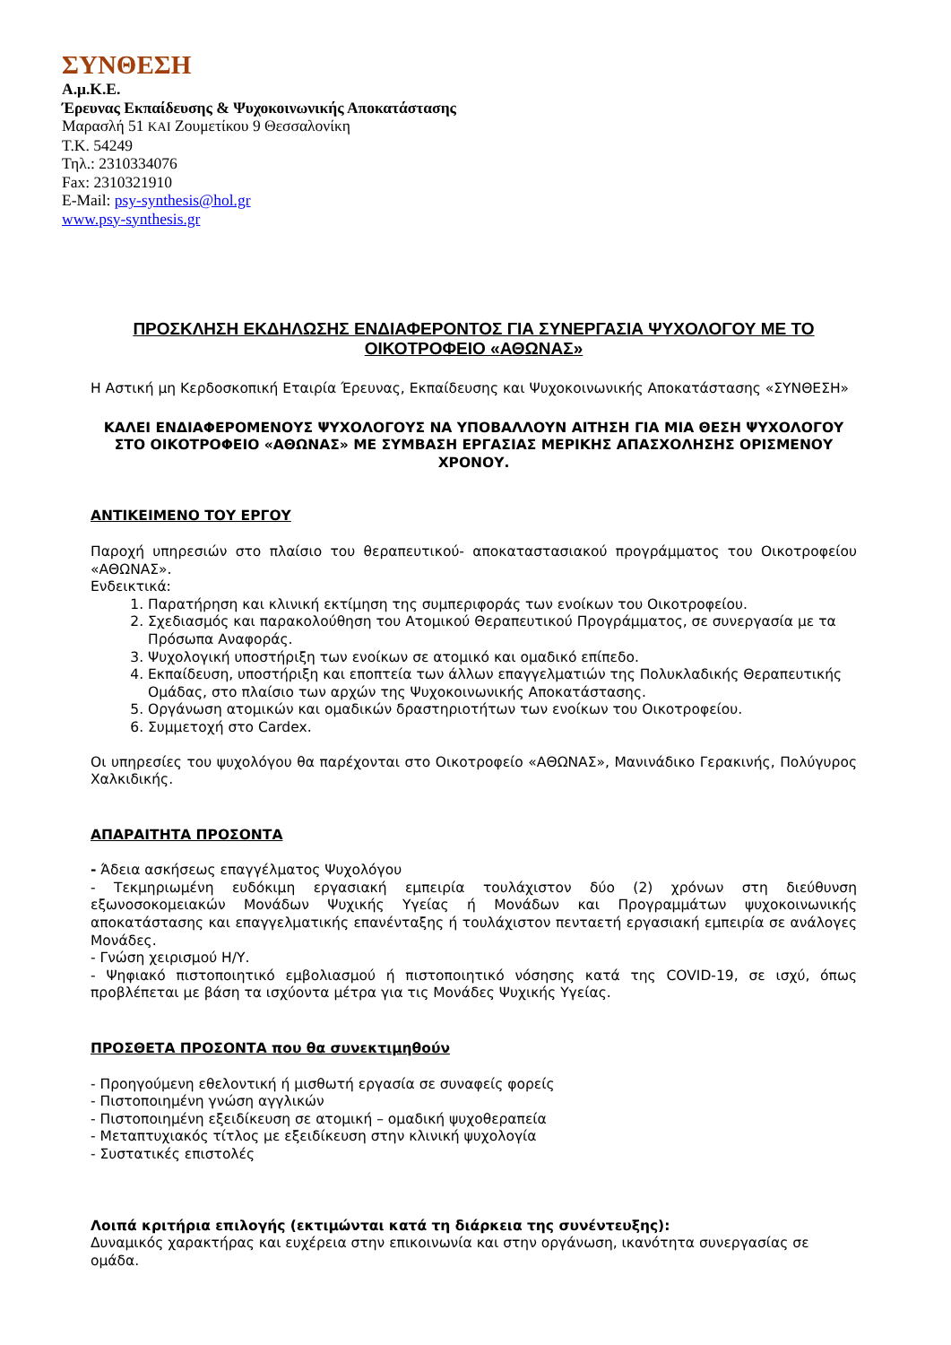ΣΥΝΘΕΣΗ
Α.μ.Κ.Ε.
Έρευνας Εκπαίδευσης & Ψυχοκοινωνικής Αποκατάστασης
Μαρασλή 51 ΚΑΙ Ζουμετίκου 9 Θεσσαλονίκη
Τ.Κ. 54249
Τηλ.: 2310334076
Fax: 2310321910
E-Mail: psy-synthesis@hol.gr
www.psy-synthesis.gr
ΠΡΟΣΚΛΗΣΗ ΕΚΔΗΛΩΣΗΣ ΕΝΔΙΑΦΕΡΟΝΤΟΣ ΓΙΑ ΣΥΝΕΡΓΑΣΙΑ ΨΥΧΟΛΟΓΟΥ ΜΕ ΤΟ ΟΙΚΟΤΡΟΦΕΙΟ «ΑΘΩΝΑΣ»
Η Αστική μη Κερδοσκοπική Εταιρία Έρευνας, Εκπαίδευσης και Ψυχοκοινωνικής Αποκατάστασης «ΣΥΝΘΕΣΗ»
ΚΑΛΕΙ ΕΝΔΙΑΦΕΡΟΜΕΝΟΥΣ ΨΥΧΟΛΟΓΟΥΣ ΝΑ ΥΠΟΒΑΛΛΟΥΝ ΑΙΤΗΣΗ ΓΙΑ ΜΙΑ ΘΕΣΗ ΨΥΧΟΛΟΓΟΥ ΣΤΟ ΟΙΚΟΤΡΟΦΕΙΟ «ΑΘΩΝΑΣ» ΜΕ ΣΥΜΒΑΣΗ ΕΡΓΑΣΙΑΣ ΜΕΡΙΚΗΣ ΑΠΑΣΧΟΛΗΣΗΣ ΟΡΙΣΜΕΝΟΥ ΧΡΟΝΟΥ.
ΑΝΤΙΚΕΙΜΕΝΟ ΤΟΥ ΕΡΓΟΥ
Παροχή υπηρεσιών στο πλαίσιο του θεραπευτικού- αποκαταστασιακού προγράμματος του Οικοτροφείου «ΑΘΩΝΑΣ».
Ενδεικτικά:
1. Παρατήρηση και κλινική εκτίμηση της συμπεριφοράς των ενοίκων του Οικοτροφείου.
2. Σχεδιασμός και παρακολούθηση του Ατομικού Θεραπευτικού Προγράμματος, σε συνεργασία με τα Πρόσωπα Αναφοράς.
3. Ψυχολογική υποστήριξη των ενοίκων σε ατομικό και ομαδικό επίπεδο.
4. Εκπαίδευση, υποστήριξη και εποπτεία των άλλων επαγγελματιών της Πολυκλαδικής Θεραπευτικής Ομάδας, στο πλαίσιο των αρχών της Ψυχοκοινωνικής Αποκατάστασης.
5. Οργάνωση ατομικών και ομαδικών δραστηριοτήτων των ενοίκων του Οικοτροφείου.
6. Συμμετοχή στο Cardex.
Οι υπηρεσίες του ψυχολόγου θα παρέχονται στο Οικοτροφείο «ΑΘΩΝΑΣ», Μανινάδικο Γερακινής, Πολύγυρος Χαλκιδικής.
ΑΠΑΡΑΙΤΗΤΑ ΠΡΟΣΟΝΤΑ
- Άδεια ασκήσεως επαγγέλματος Ψυχολόγου
- Τεκμηριωμένη ευδόκιμη εργασιακή εμπειρία τουλάχιστον δύο (2) χρόνων στη διεύθυνση εξωνοσοκομειακών Μονάδων Ψυχικής Υγείας ή Μονάδων και Προγραμμάτων ψυχοκοινωνικής αποκατάστασης και επαγγελματικής επανένταξης ή τουλάχιστον πενταετή εργασιακή εμπειρία σε ανάλογες Μονάδες.
- Γνώση χειρισμού Η/Υ.
- Ψηφιακό πιστοποιητικό εμβολιασμού ή πιστοποιητικό νόσησης κατά της COVID-19, σε ισχύ, όπως προβλέπεται με βάση τα ισχύοντα μέτρα για τις Μονάδες Ψυχικής Υγείας.
ΠΡΟΣΘΕΤΑ ΠΡΟΣΟΝΤΑ που θα συνεκτιμηθούν
- Προηγούμενη εθελοντική ή μισθωτή εργασία σε συναφείς φορείς
- Πιστοποιημένη γνώση αγγλικών
- Πιστοποιημένη εξειδίκευση σε ατομική – ομαδική ψυχοθεραπεία
- Μεταπτυχιακός τίτλος με εξειδίκευση στην κλινική ψυχολογία
- Συστατικές επιστολές
Λοιπά κριτήρια επιλογής (εκτιμώνται κατά τη διάρκεια της συνέντευξης):
Δυναμικός χαρακτήρας και ευχέρεια στην επικοινωνία και στην οργάνωση, ικανότητα συνεργασίας σε ομάδα.